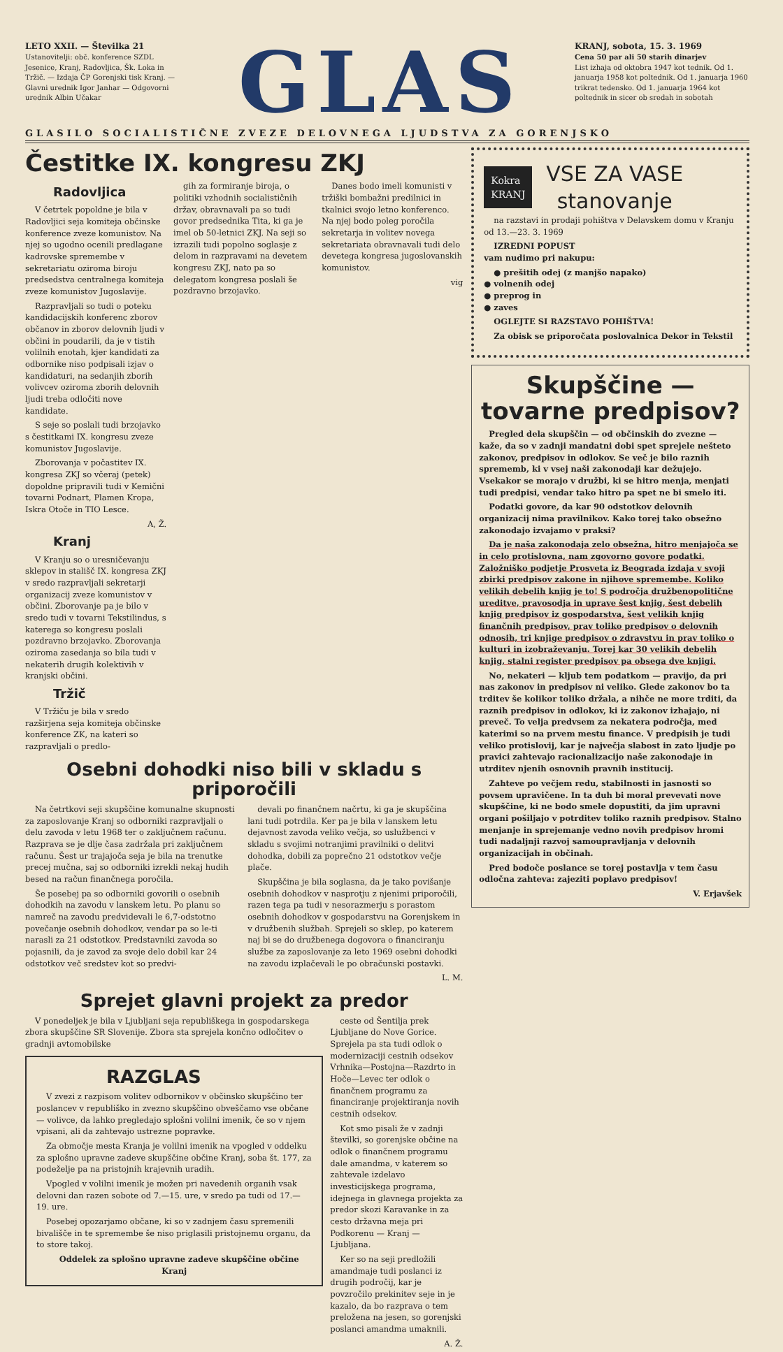LETO XXII. — Številka 21
Ustanovitelji: obč. konference SZDL Jesenice, Kranj, Radovljica, Šk. Loka in Tržič. — Izdaja ČP Gorenjski tisk Kranj. — Glavni urednik Igor Janhar — Odgovorni urednik Albin Učakar
GLAS
KRANJ, sobota, 15. 3. 1969
Cena 50 par ali 50 starih dinarjev
List izhaja od oktobra 1947 kot tednik. Od 1. januarja 1958 kot poltednik. Od 1. januarja 1960 trikrat tedensko. Od 1. januarja 1964 kot poltednik in sicer ob sredah in sobotah
GLASILO SOCIALISTIČNE ZVEZE DELOVNEGA LJUDSTVA ZA GORENJSKO
Čestitke IX. kongresu ZKJ
Radovljica
V četrtek popoldne je bila v Radovljici seja komiteja občinske konference zveze komunistov. Na njej so ugodno ocenili predlagane kadrovske spremembe v sekretariatu oziroma biroju predsedstva centralnega komiteja zveze komunistov Jugoslavije.
Razpravljali so tudi o poteku kandidacijskih konferenc zborov občanov in zborov delovnih ljudi v občini in poudarili, da je v tistih volilnih enotah, kjer kandidati za odbornike niso podpisali izjav o kandidaturi, na sedanjih zborih volivcev oziroma zborih delovnih ljudi treba odločiti nove kandidate.
S seje so poslali tudi brzojavko s čestitkami IX. kongresu zveze komunistov Jugoslavije.
Zborovanja v počastitev IX. kongresa ZKJ so včeraj (petek) dopoldne pripravili tudi v Kemični tovarni Podnart, Plamen Kropa, Iskra Otoče in TIO Lesce.
A, Ž.
Kranj
V Kranju so o uresničevanju sklepov in stališč IX. kongresa ZKJ v sredo razpravljali sekretarji organizacij zveze komunistov v občini. Zborovanje pa je bilo v sredo tudi v tovarni Tekstilindus, s katerega so kongresu poslali pozdravno brzojavko. Zborovanja oziroma zasedanja so bila tudi v nekaterih drugih kolektivih v kranjski občini.
Tržič
V Tržiču je bila v sredo razširjena seja komiteja občinske konference ZK, na kateri so razpravljali o predlo-
gih za formiranje biroja, o politiki vzhodnih socialističnih držav, obravnavali pa so tudi govor predsednika Tita, ki ga je imel ob 50-letnici ZKJ. Na seji so izrazili tudi popolno soglasje z delom in razpravami na devetem kongresu ZKJ, nato pa so delegatom kongresa poslali še pozdravno brzojavko.
Danes bodo imeli komunisti v tržiški bombažni predilnici in tkalnici svojo letno konferenco. Na njej bodo poleg poročila sekretarja in volitev novega sekretariata obravnavali tudi delo devetega kongresa jugoslovanskih komunistov.
vig
Osebni dohodki niso bili v skladu s priporočili
Na četrtkovi seji skupščine komunalne skupnosti za zaposlovanje Kranj so odborniki razpravljali o delu zavoda v letu 1968 ter o zaključnem računu. Razprava se je dlje časa zadržala pri zaključnem računu. Šest ur trajajoča seja je bila na trenutke precej mučna, saj so odborniki izrekli nekaj hudih besed na račun finančnega poročila.
Še posebej pa so odborniki govorili o osebnih dohodkih na zavodu v lanskem letu. Po planu so namreč na zavodu predvidevali le 6,7-odstotno povečanje osebnih dohodkov, vendar pa so le-ti narasli za 21 odstotkov. Predstavniki zavoda so pojasnili, da je zavod za svoje delo dobil kar 24 odstotkov več sredstev kot so predvi-
devali po finančnem načrtu, ki ga je skupščina lani tudi potrdila. Ker pa je bila v lanskem letu dejavnost zavoda veliko večja, so uslužbenci v skladu s svojimi notranjimi pravilniki o delitvi dohodka, dobili za poprečno 21 odstotkov večje plače.
Skupščina je bila soglasna, da je tako povišanje osebnih dohodkov v nasprotju z njenimi priporočili, razen tega pa tudi v nesorazmerju s porastom osebnih dohodkov v gospodarstvu na Gorenjskem in v družbenih službah. Sprejeli so sklep, po katerem naj bi se do družbenega dogovora o financiranju službe za zaposlovanje za leto 1969 osebni dohodki na zavodu izplačevali le po obračunski postavki.
L. M.
Sprejet glavni projekt za predor
V ponedeljek je bila v Ljubljani seja republiškega in gospodarskega zbora skupščine SR Slovenije. Zbora sta sprejela končno odločitev o gradnji avtomobilske
RAZGLAS
V zvezi z razpisom volitev odbornikov v občinsko skupščino ter poslancev v republiško in zvezno skupščino obveščamo vse občane — volivce, da lahko pregledajo splošni volilni imenik, če so v njem vpisani, ali da zahtevajo ustrezne popravke.
Za območje mesta Kranja je volilni imenik na vpogled v oddelku za splošno upravne zadeve skupščine občine Kranj, soba št. 177, za podeželje pa na pristojnih krajevnih uradih.
Vpogled v volilni imenik je možen pri navedenih organih vsak delovni dan razen sobote od 7.—15. ure, v sredo pa tudi od 17.—19. ure.
Posebej opozarjamo občane, ki so v zadnjem času spremenili bivališče in te spremembe še niso priglasili pristojnemu organu, da to store takoj.
Oddelek za splošno upravne zadeve skupščine občine Kranj
ceste od Šentilja prek Ljubljane do Nove Gorice. Sprejela pa sta tudi odlok o modernizaciji cestnih odsekov Vrhnika—Postojna—Razdrto in Hoče—Levec ter odlok o finančnem programu za financiranje projektiranja novih cestnih odsekov.
Kot smo pisali že v zadnji številki, so gorenjske občine na odlok o finančnem programu dale amandma, v katerem so zahtevale izdelavo investicijskega programa, idejnega in glavnega projekta za predor skozi Karavanke in za cesto državna meja pri Podkorenu — Kranj — Ljubljana.
Ker so na seji predložili amandmaje tudi poslanci iz drugih področij, kar je povzročilo prekinitev seje in je kazalo, da bo razprava o tem preložena na jesen, so gorenjski poslanci amandma umaknili.
A. Ž.
Kokra
KRANJ
VSE ZA VASE
stanovanje
na razstavi in prodaji pohištva v Delavskem domu v Kranju od 13.—23. 3. 1969
IZREDNI POPUST
vam nudimo pri nakupu:
● prešitih odej (z manjšo napako)
● volnenih odej
● preprog in
● zaves
OGLEJTE SI RAZSTAVO POHIŠTVA!
Za obisk se priporočata poslovalnica Dekor in Tekstil
Skupščine — tovarne predpisov?
Pregled dela skupščin — od občinskih do zvezne — kaže, da so v zadnji mandatni dobi spet sprejele nešteto zakonov, predpisov in odlokov. Se več je bilo raznih sprememb, ki v vsej naši zakonodaji kar dežujejo. Vsekakor se morajo v družbi, ki se hitro menja, menjati tudi predpisi, vendar tako hitro pa spet ne bi smelo iti.
Podatki govore, da kar 90 odstotkov delovnih organizacij nima pravilnikov. Kako torej tako obsežno zakonodajo izvajamo v praksi?
Da je naša zakonodaja zelo obsežna, hitro menjajoča se in celo protislovna, nam zgovorno govore podatki. Založniško podjetje Prosveta iz Beograda izdaja v svoji zbirki predpisov zakone in njihove spremembe. Koliko velikih debelih knjig je to! S področja družbenopolitične ureditve, pravosodja in uprave šest knjig, šest debelih knjig predpisov iz gospodarstva, šest velikih knjig finančnih predpisov, prav toliko predpisov o delovnih odnosih, tri knjige predpisov o zdravstvu in prav toliko o kulturi in izobraževanju. Torej kar 30 velikih debelih knjig, stalni register predpisov pa obsega dve knjigi.
No, nekateri — kljub tem podatkom — pravijo, da pri nas zakonov in predpisov ni veliko. Glede zakonov bo ta trditev še kolikor toliko držala, a nihče ne more trditi, da raznih predpisov in odlokov, ki iz zakonov izhajajo, ni preveč. To velja predvsem za nekatera področja, med katerimi so na prvem mestu finance. V predpisih je tudi veliko protislovij, kar je največja slabost in zato ljudje po pravici zahtevajo racionalizacijo naše zakonodaje in utrditev njenih osnovnih pravnih institucij.
Zahteve po večjem redu, stabilnosti in jasnosti so povsem upravičene. In ta duh bi moral prevevati nove skupščine, ki ne bodo smele dopustiti, da jim upravni organi pošiljajo v potrditev toliko raznih predpisov. Stalno menjanje in sprejemanje vedno novih predpisov hromi tudi nadaljnji razvoj samoupravljanja v delovnih organizacijah in občinah.
Pred bodoče poslance se torej postavlja v tem času odločna zahteva: zajeziti poplavo predpisov!
V. Erjavšek